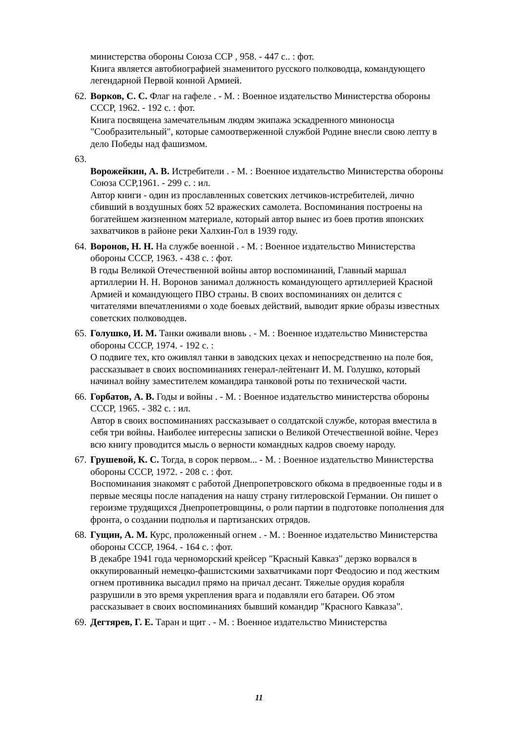министерства обороны Союза ССР , 958. - 447 с.. : фот.
Книга является автобиографией знаменитого русского полководца, командующего легендарной Первой конной Армией.
62.
Ворков, С. С. Флаг на гафеле . - М. : Военное издательство Министерства обороны СССР, 1962. - 192 с. : фот.
Книга посвящена замечательным людям экипажа эскадренного миноносца "Сообразительный", которые самоотверженной службой Родине внесли свою лепту в дело Победы над фашизмом.
63.
Ворожейкин, А. В. Истребители . - М. : Военное издательство Министерства обороны Союза ССР,1961. - 299 с. : ил.
Автор книги - один из прославленных советских летчиков-истребителей, лично сбивший в воздушных боях 52 вражеских самолета. Воспоминания построены на богатейшем жизненном материале, который автор вынес из боев против японских захватчиков в районе реки Халхин-Гол в 1939 году.
64.
Воронов, Н. Н. На службе военной . - М. : Военное издательство Министерства обороны СССР, 1963. - 438 с. : фот.
В годы Великой Отечественной войны автор воспоминаний, Главный маршал артиллерии Н. Н. Воронов занимал должность командующего артиллерией Красной Армией и командующего ПВО страны. В своих воспоминаниях он делится с читателями впечатлениями о ходе боевых действий, выводит яркие образы известных советских полководцев.
65.
Голушко, И. М. Танки оживали вновь . - М. : Военное издательство Министерства обороны СССР, 1974. - 192 с. :
О подвиге тех, кто оживлял танки в заводских цехах и непосредственно на поле боя, рассказывает в своих воспоминаниях генерал-лейтенант И. М. Голушко, который начинал войну заместителем командира танковой роты по технической части.
66.
Горбатов, А. В. Годы и войны . - М. : Военное издательство министерства обороны СССР, 1965. - 382 с. : ил.
Автор в своих воспоминаниях рассказывает о солдатской службе, которая вместила в себя три войны. Наиболее интересны записки о Великой Отечественной войне. Через всю книгу проводится мысль о верности командных кадров своему народу.
67.
Грушевой, К. С. Тогда, в сорок первом... - М. : Военное издательство Министерства обороны СССР, 1972. - 208 с. : фот.
Воспоминания знакомят с работой Днепропетровского обкома в предвоенные годы и в первые месяцы после нападения на нашу страну гитлеровской Германии. Он пишет о героизме трудящихся Днепропетровщины, о роли партии в подготовке пополнения для фронта, о создании подполья и партизанских отрядов.
68.
Гущин, А. М. Курс, проложенный огнем . - М. : Военное издательство Министерства обороны СССР, 1964. - 164 с. : фот.
В декабре 1941 года черноморский крейсер "Красный Кавказ" дерзко ворвался в оккупированный немецко-фашистскими захватчиками порт Феодосию и под жестким огнем противника высадил прямо на причал десант. Тяжелые орудия корабля разрушили в это время укрепления врага и подавляли его батареи. Об этом рассказывает в своих воспоминаниях бывший командир "Красного Кавказа".
69.
Дегтярев, Г. Е. Таран и щит . - М. : Военное издательство Министерства
11